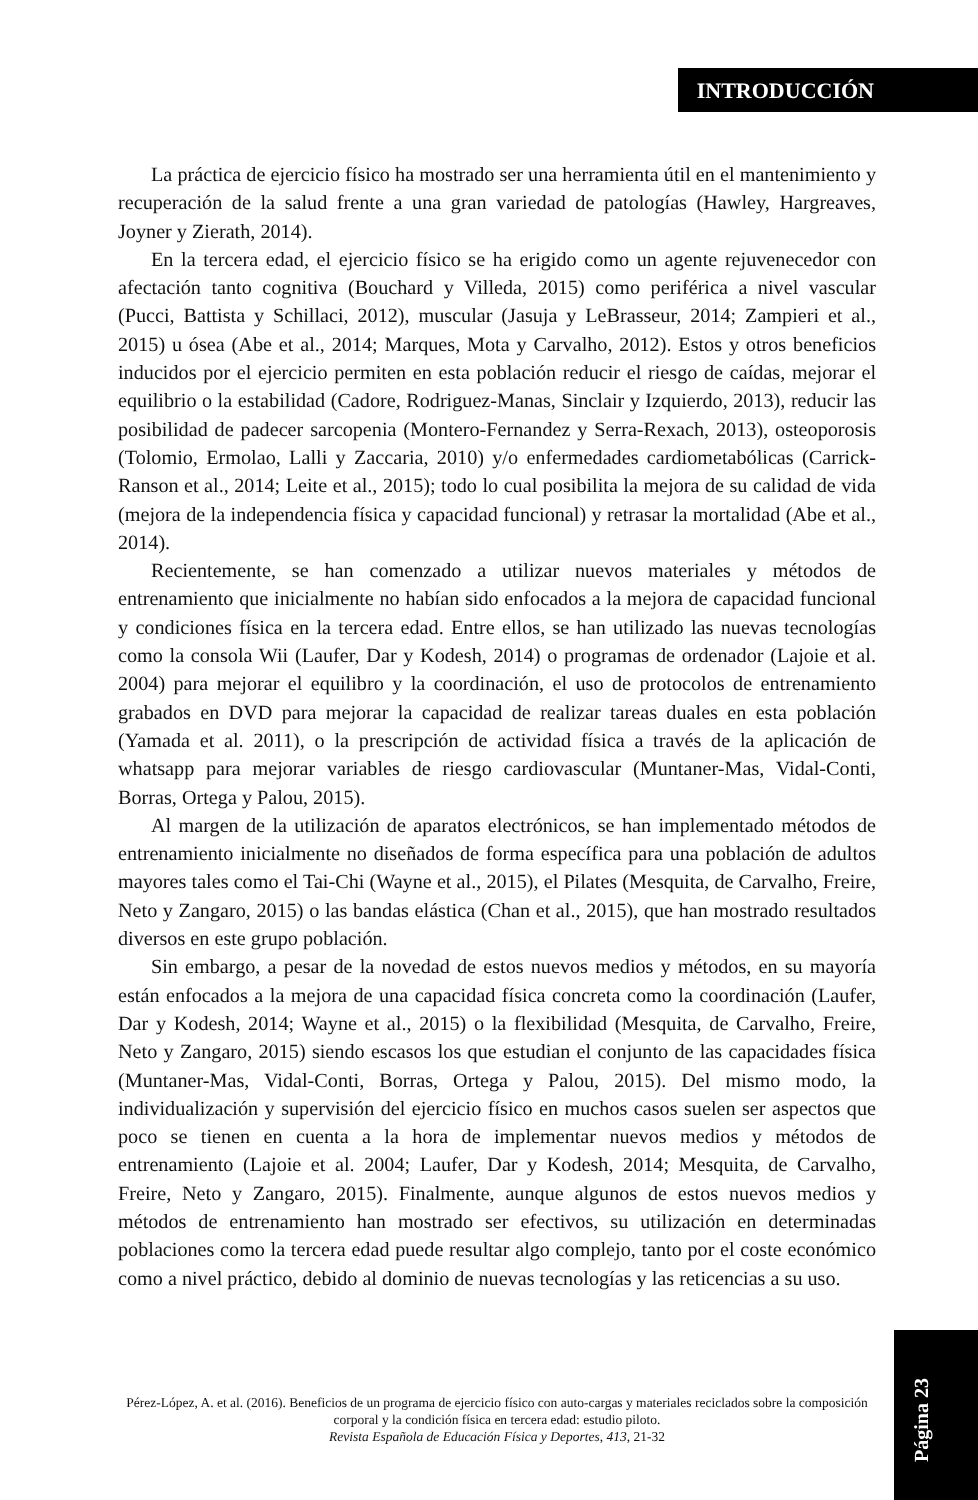INTRODUCCIÓN
La práctica de ejercicio físico ha mostrado ser una herramienta útil en el mantenimiento y recuperación de la salud frente a una gran variedad de patologías (Hawley, Hargreaves, Joyner y Zierath, 2014).
En la tercera edad, el ejercicio físico se ha erigido como un agente rejuvenecedor con afectación tanto cognitiva (Bouchard y Villeda, 2015) como periférica a nivel vascular (Pucci, Battista y Schillaci, 2012), muscular (Jasuja y LeBrasseur, 2014; Zampieri et al., 2015) u ósea (Abe et al., 2014; Marques, Mota y Carvalho, 2012). Estos y otros beneficios inducidos por el ejercicio permiten en esta población reducir el riesgo de caídas, mejorar el equilibrio o la estabilidad (Cadore, Rodriguez-Manas, Sinclair y Izquierdo, 2013), reducir las posibilidad de padecer sarcopenia (Montero-Fernandez y Serra-Rexach, 2013), osteoporosis (Tolomio, Ermolao, Lalli y Zaccaria, 2010) y/o enfermedades cardiometabólicas (Carrick-Ranson et al., 2014; Leite et al., 2015); todo lo cual posibilita la mejora de su calidad de vida (mejora de la independencia física y capacidad funcional) y retrasar la mortalidad (Abe et al., 2014).
Recientemente, se han comenzado a utilizar nuevos materiales y métodos de entrenamiento que inicialmente no habían sido enfocados a la mejora de capacidad funcional y condiciones física en la tercera edad. Entre ellos, se han utilizado las nuevas tecnologías como la consola Wii (Laufer, Dar y Kodesh, 2014) o programas de ordenador (Lajoie et al. 2004) para mejorar el equilibro y la coordinación, el uso de protocolos de entrenamiento grabados en DVD para mejorar la capacidad de realizar tareas duales en esta población (Yamada et al. 2011), o la prescripción de actividad física a través de la aplicación de whatsapp para mejorar variables de riesgo cardiovascular (Muntaner-Mas, Vidal-Conti, Borras, Ortega y Palou, 2015).
Al margen de la utilización de aparatos electrónicos, se han implementado métodos de entrenamiento inicialmente no diseñados de forma específica para una población de adultos mayores tales como el Tai-Chi (Wayne et al., 2015), el Pilates (Mesquita, de Carvalho, Freire, Neto y Zangaro, 2015) o las bandas elástica (Chan et al., 2015), que han mostrado resultados diversos en este grupo población.
Sin embargo, a pesar de la novedad de estos nuevos medios y métodos, en su mayoría están enfocados a la mejora de una capacidad física concreta como la coordinación (Laufer, Dar y Kodesh, 2014; Wayne et al., 2015) o la flexibilidad (Mesquita, de Carvalho, Freire, Neto y Zangaro, 2015) siendo escasos los que estudian el conjunto de las capacidades física (Muntaner-Mas, Vidal-Conti, Borras, Ortega y Palou, 2015). Del mismo modo, la individualización y supervisión del ejercicio físico en muchos casos suelen ser aspectos que poco se tienen en cuenta a la hora de implementar nuevos medios y métodos de entrenamiento (Lajoie et al. 2004; Laufer, Dar y Kodesh, 2014; Mesquita, de Carvalho, Freire, Neto y Zangaro, 2015). Finalmente, aunque algunos de estos nuevos medios y métodos de entrenamiento han mostrado ser efectivos, su utilización en determinadas poblaciones como la tercera edad puede resultar algo complejo, tanto por el coste económico como a nivel práctico, debido al dominio de nuevas tecnologías y las reticencias a su uso.
Pérez-López, A. et al. (2016). Beneficios de un programa de ejercicio físico con auto-cargas y materiales reciclados sobre la composición corporal y la condición física en tercera edad: estudio piloto.
Revista Española de Educación Física y Deportes, 413, 21-32
Página 23